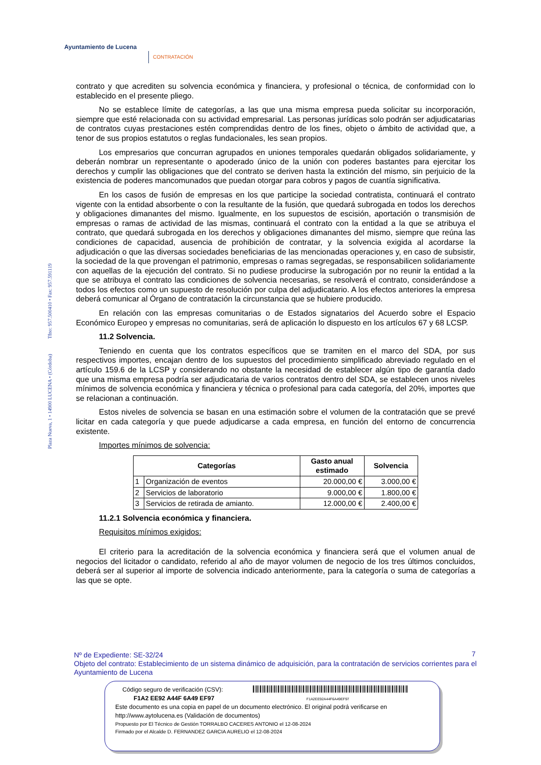Ayuntamiento de Lucena
CONTRATACIÓN
Plaza Nueva, 1 • 14900 LUCENA • (Córdoba) Tfno: 957.500410 • Fax: 957.591119
contrato y que acrediten su solvencia económica y financiera, y profesional o técnica, de conformidad con lo establecido en el presente pliego.
No se establece límite de categorías, a las que una misma empresa pueda solicitar su incorporación, siempre que esté relacionada con su actividad empresarial. Las personas jurídicas solo podrán ser adjudicatarias de contratos cuyas prestaciones estén comprendidas dentro de los fines, objeto o ámbito de actividad que, a tenor de sus propios estatutos o reglas fundacionales, les sean propios.
Los empresarios que concurran agrupados en uniones temporales quedarán obligados solidariamente, y deberán nombrar un representante o apoderado único de la unión con poderes bastantes para ejercitar los derechos y cumplir las obligaciones que del contrato se deriven hasta la extinción del mismo, sin perjuicio de la existencia de poderes mancomunados que puedan otorgar para cobros y pagos de cuantía significativa.
En los casos de fusión de empresas en los que participe la sociedad contratista, continuará el contrato vigente con la entidad absorbente o con la resultante de la fusión, que quedará subrogada en todos los derechos y obligaciones dimanantes del mismo. Igualmente, en los supuestos de escisión, aportación o transmisión de empresas o ramas de actividad de las mismas, continuará el contrato con la entidad a la que se atribuya el contrato, que quedará subrogada en los derechos y obligaciones dimanantes del mismo, siempre que reúna las condiciones de capacidad, ausencia de prohibición de contratar, y la solvencia exigida al acordarse la adjudicación o que las diversas sociedades beneficiarias de las mencionadas operaciones y, en caso de subsistir, la sociedad de la que provengan el patrimonio, empresas o ramas segregadas, se responsabilicen solidariamente con aquellas de la ejecución del contrato. Si no pudiese producirse la subrogación por no reunir la entidad a la que se atribuya el contrato las condiciones de solvencia necesarias, se resolverá el contrato, considerándose a todos los efectos como un supuesto de resolución por culpa del adjudicatario. A los efectos anteriores la empresa deberá comunicar al Órgano de contratación la circunstancia que se hubiere producido.
En relación con las empresas comunitarias o de Estados signatarios del Acuerdo sobre el Espacio Económico Europeo y empresas no comunitarias, será de aplicación lo dispuesto en los artículos 67 y 68 LCSP.
11.2 Solvencia.
Teniendo en cuenta que los contratos específicos que se tramiten en el marco del SDA, por sus respectivos importes, encajan dentro de los supuestos del procedimiento simplificado abreviado regulado en el artículo 159.6 de la LCSP y considerando no obstante la necesidad de establecer algún tipo de garantía dado que una misma empresa podría ser adjudicataria de varios contratos dentro del SDA, se establecen unos niveles mínimos de solvencia económica y financiera y técnica o profesional para cada categoría, del 20%, importes que se relacionan a continuación.
Estos niveles de solvencia se basan en una estimación sobre el volumen de la contratación que se prevé licitar en cada categoría y que puede adjudicarse a cada empresa, en función del entorno de concurrencia existente.
Importes mínimos de solvencia:
| Categorías | | Gasto anual estimado | Solvencia |
| --- | --- | --- | --- |
| 1 | Organización de eventos | 20.000,00 € | 3.000,00 € |
| 2 | Servicios de laboratorio | 9.000,00 € | 1.800,00 € |
| 3 | Servicios de retirada de amianto. | 12.000,00 € | 2.400,00 € |
11.2.1 Solvencia económica y financiera.
Requisitos mínimos exigidos:
El criterio para la acreditación de la solvencia económica y financiera será que el volumen anual de negocios del licitador o candidato, referido al año de mayor volumen de negocio de los tres últimos concluidos, deberá ser al superior al importe de solvencia indicado anteriormente, para la categoría o suma de categorías a las que se opte.
7
Nº de Expediente: SE-32/24
Objeto del contrato: Establecimiento de un sistema dinámico de adquisición, para la contratación de servicios corrientes para el Ayuntamiento de Lucena
Código seguro de verificación (CSV):
F1A2EE92A44F6A49EF97
F1A2 EE92 A44F 6A49 EF97
Este documento es una copia en papel de un documento electrónico. El original podrá verificarse en
http://www.aytolucena.es (Validación de documentos)
Propuesto por El Técnico de Gestión TORRALBO CACERES ANTONIO el 12-08-2024
Firmado por el Alcalde D. FERNANDEZ GARCIA AURELIO el 12-08-2024